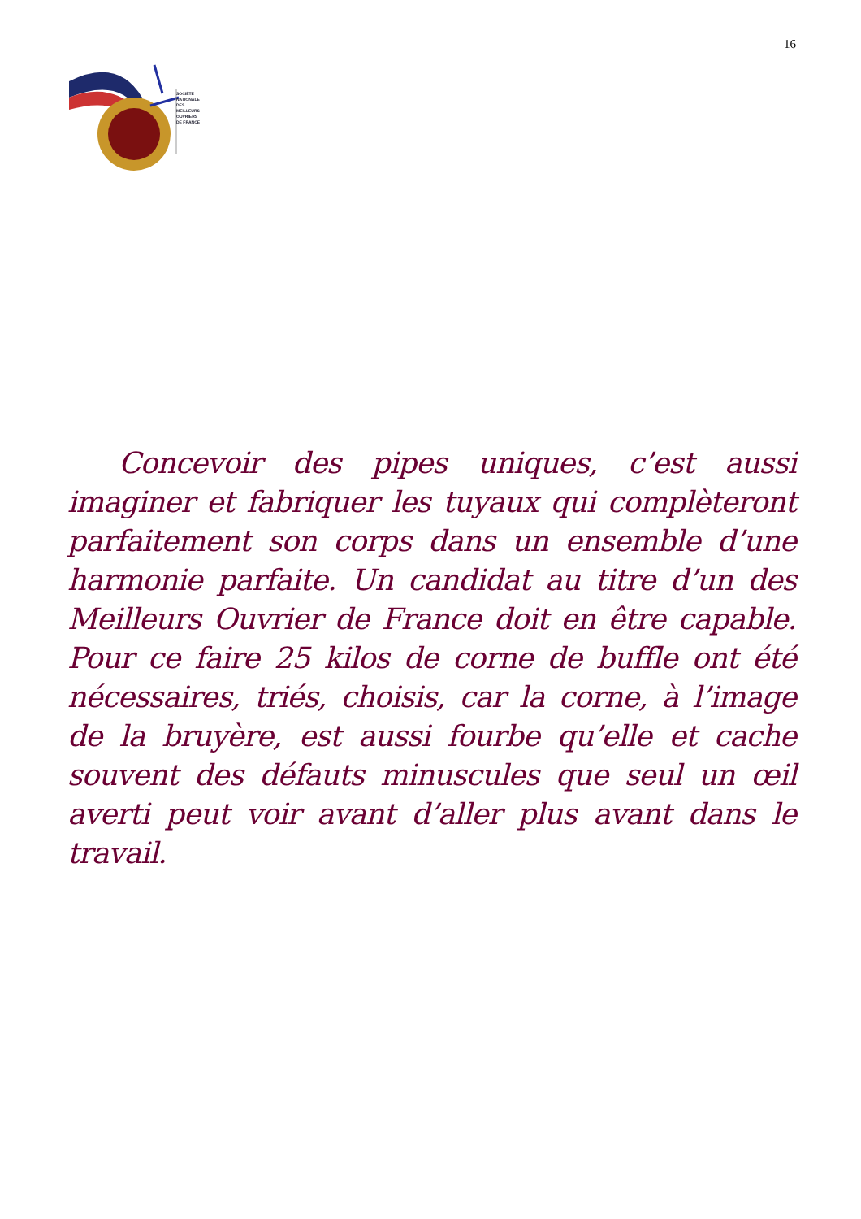SOCIÉTÉ
NATIONALE
DES
MEILLEURS
OUVRIERS
DE FRANCE
16
Concevoir des pipes uniques, c’est aussi imaginer et fabriquer les tuyaux qui complèteront parfaitement son corps dans un ensemble d’une harmonie parfaite. Un candidat au titre d’un des Meilleurs Ouvrier de France doit en être capable. Pour ce faire 25 kilos de corne de buffle ont été nécessaires, triés, choisis, car la corne, à l’image de la bruyère, est aussi fourbe qu’elle et cache souvent des défauts minuscules que seul un œil averti peut voir avant d’aller plus avant dans le travail.